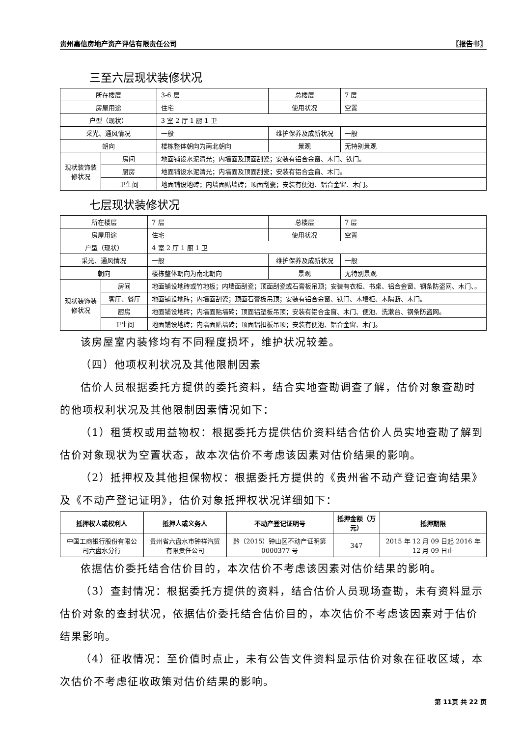贵州嘉信房地产资产评估有限责任公司 〖报告书〗
三至六层现状装修状况
| 所在楼层 | | 3-6 层 | 总楼层 | 7 层 |
| 房屋用途 | | 住宅 | 使用状况 | 空置 |
| 户型（现状） | | 3 室 2 厅 1 厨 1 卫 | | |
| 采光、通风情况 | | 一般 | 维护保养及成新状况 | 一般 |
| 朝向 | | 楼栋整体朝向为南北朝向 | 景观 | 无特别景观 |
| 现状装饰装修状况 | 房间 | 地面铺设水泥清光；内墙面及顶面刮瓷；安装有铝合金窗、木门、铁门。 | | |
| | 厨房 | 地面铺设水泥清光；内墙面及顶面刮瓷；安装有铝合金窗、木门。 | | |
| | 卫生间 | 地面铺设地砖；内墙面贴墙砖；顶面刮瓷；安装有便池、铝合金窗、木门。 | | |
七层现状装修状况
| 所在楼层 | | 7 层 | 总楼层 | 7 层 |
| 房屋用途 | | 住宅 | 使用状况 | 空置 |
| 户型（现状） | | 4 室 2 厅 1 厨 1 卫 | | |
| 采光、通风情况 | | 一般 | 维护保养及成新状况 | 一般 |
| 朝向 | | 楼栋整体朝向为南北朝向 | 景观 | 无特别景观 |
| 现状装饰装修状况 | 房间 | 地面铺设地砖或竹地板；内墙面刮瓷；顶面刮瓷或石膏板吊顶；安装有衣柜、书桌、铝合金窗、钢条防盗网、木门、。 | | |
| | 客厅、餐厅 | 地面铺设地砖；内墙面刮瓷；顶面石膏板吊顶；安装有铝合金窗、铁门、木墙柜、木隔断、木门。 | | |
| | 厨房 | 地面铺设地砖；内墙面贴墙砖；顶面铝塑板吊顶；安装有铝合金窗、木门、便池、洗漱台、钢条防盗网。 | | |
| | 卫生间 | 地面铺设地砖；内墙面贴墙砖；顶面铝扣板吊顶；安装有便池、铝合金窗、木门。 | | |
该房屋室内装修均有不同程度损坏，维护状况较差。
（四）他项权利状况及其他限制因素
估价人员根据委托方提供的委托资料，结合实地查勘调查了解，估价对象查勘时的他项权利状况及其他限制因素情况如下：
（1）租赁权或用益物权：根据委托方提供估价资料结合估价人员实地查勘了解到估价对象现状为空置状态，故本次估价不考虑该因素对估价结果的影响。
（2）抵押权及其他担保物权：根据委托方提供的《贵州省不动产登记查询结果》及《不动产登记证明》，估价对象抵押权状况详细如下：
| 抵押权人或权利人 | 抵押人或义务人 | 不动产登记证明号 | 抵押金额（万元） | 抵押期限 |
| --- | --- | --- | --- | --- |
| 中国工商银行股份有限公司六盘水分行 | 贵州省六盘水市钟祥汽贸有限责任公司 | 黔（2015）钟山区不动产证明第 0000377 号 | 347 | 2015 年 12 月 09 日起 2016 年 12 月 09 日止 |
依据估价委托结合估价目的，本次估价不考虑该因素对估价结果的影响。
（3）查封情况：根据委托方提供的资料，结合估价人员现场查勘，未有资料显示估价对象的查封状况，依据估价委托结合估价目的，本次估价不考虑该因素对于估价结果影响。
（4）征收情况：至价值时点止，未有公告文件资料显示估价对象在征收区域，本次估价不考虑征收政策对估价结果的影响。
第 11页 共 22 页